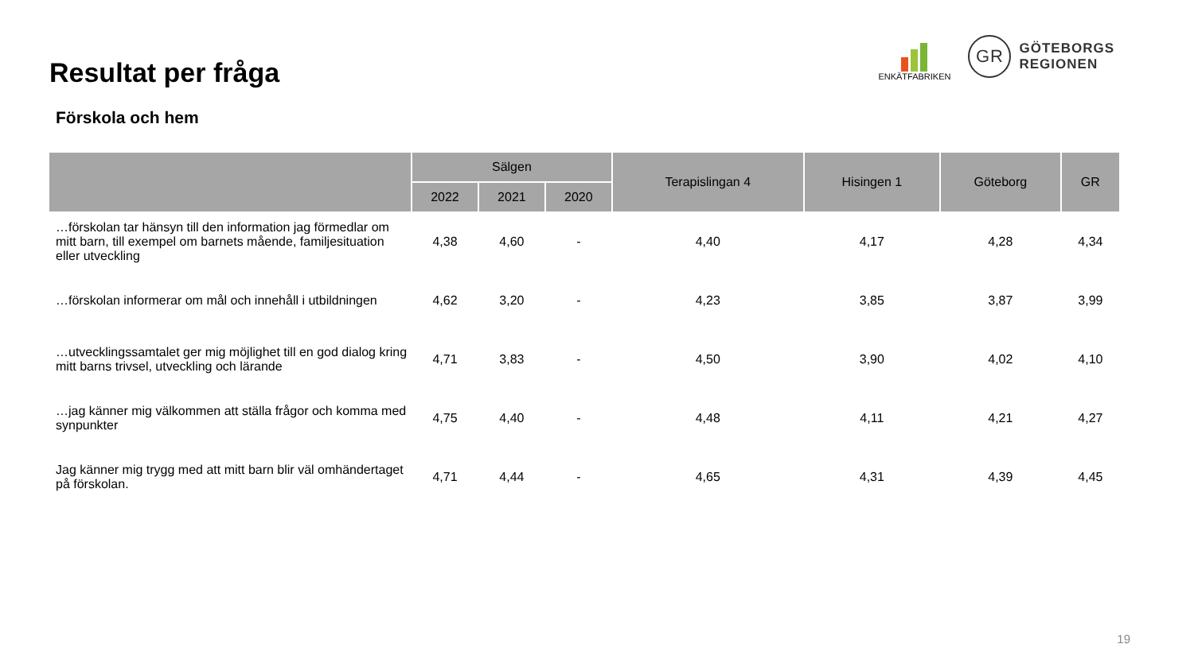Resultat per fråga
Förskola och hem
ENKÄTFABRIKEN
GR
GÖTEBORGS
REGIONEN
| | Sälgen | | | Terapislingan 4 | Hisingen 1 | Göteborg | GR |
| --- | --- | --- | --- | --- | --- | --- | --- |
| | 2022 | 2021 | 2020 | | | | |
| …förskolan tar hänsyn till den information jag förmedlar om mitt barn, till exempel om barnets mående, familjesituation eller utveckling | 4,38 | 4,60 | - | 4,40 | 4,17 | 4,28 | 4,34 |
| …förskolan informerar om mål och innehåll i utbildningen | 4,62 | 3,20 | - | 4,23 | 3,85 | 3,87 | 3,99 |
| …utvecklingssamtalet ger mig möjlighet till en god dialog kring mitt barns trivsel, utveckling och lärande | 4,71 | 3,83 | - | 4,50 | 3,90 | 4,02 | 4,10 |
| …jag känner mig välkommen att ställa frågor och komma med synpunkter | 4,75 | 4,40 | - | 4,48 | 4,11 | 4,21 | 4,27 |
| Jag känner mig trygg med att mitt barn blir väl omhändertaget på förskolan. | 4,71 | 4,44 | - | 4,65 | 4,31 | 4,39 | 4,45 |
19